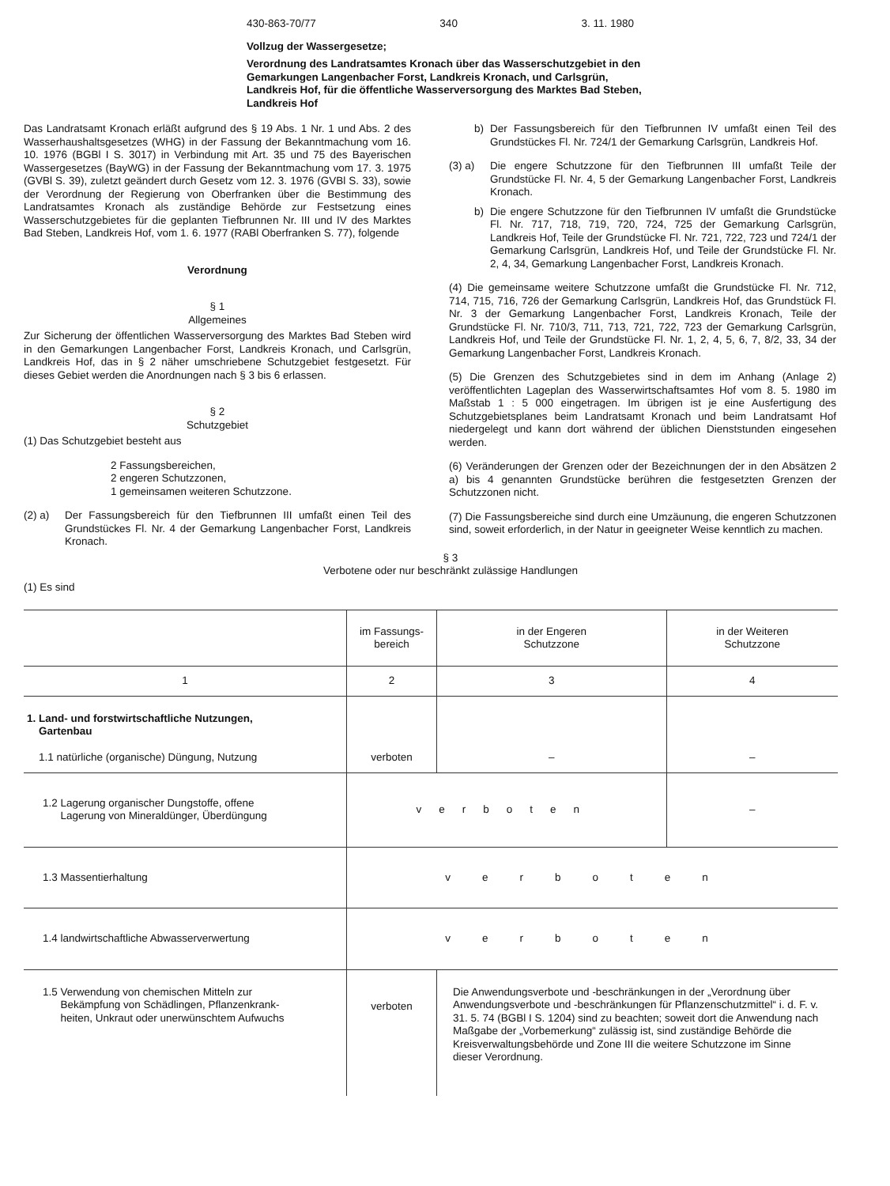430-863-70/77 340 3. 11. 1980
Vollzug der Wassergesetze;
Verordnung des Landratsamtes Kronach über das Wasserschutzgebiet in den Gemarkungen Langenbacher Forst, Landkreis Kronach, und Carlsgrün, Landkreis Hof, für die öffentliche Wasserversorgung des Marktes Bad Steben, Landkreis Hof
Das Landratsamt Kronach erläßt aufgrund des § 19 Abs. 1 Nr. 1 und Abs. 2 des Wasserhaushaltsgesetzes (WHG) in der Fassung der Bekanntmachung vom 16. 10. 1976 (BGBl I S. 3017) in Verbindung mit Art. 35 und 75 des Bayerischen Wassergesetzes (BayWG) in der Fassung der Bekanntmachung vom 17. 3. 1975 (GVBl S. 39), zuletzt geändert durch Gesetz vom 12. 3. 1976 (GVBl S. 33), sowie der Verordnung der Regierung von Oberfranken über die Bestimmung des Landratsamtes Kronach als zuständige Behörde zur Festsetzung eines Wasserschutzgebietes für die geplanten Tiefbrunnen Nr. III und IV des Marktes Bad Steben, Landkreis Hof, vom 1. 6. 1977 (RABl Oberfranken S. 77), folgende
Verordnung
§ 1
Allgemeines
Zur Sicherung der öffentlichen Wasserversorgung des Marktes Bad Steben wird in den Gemarkungen Langenbacher Forst, Landkreis Kronach, und Carlsgrün, Landkreis Hof, das in § 2 näher umschriebene Schutzgebiet festgesetzt. Für dieses Gebiet werden die Anordnungen nach § 3 bis 6 erlassen.
§ 2
Schutzgebiet
(1) Das Schutzgebiet besteht aus
2 Fassungsbereichen,
2 engeren Schutzzonen,
1 gemeinsamen weiteren Schutzzone.
(2) a) Der Fassungsbereich für den Tiefbrunnen III umfaßt einen Teil des Grundstückes Fl. Nr. 4 der Gemarkung Langenbacher Forst, Landkreis Kronach.
b) Der Fassungsbereich für den Tiefbrunnen IV umfaßt einen Teil des Grundstückes Fl. Nr. 724/1 der Gemarkung Carlsgrün, Landkreis Hof.
(3) a) Die engere Schutzzone für den Tiefbrunnen III umfaßt Teile der Grundstücke Fl. Nr. 4, 5 der Gemarkung Langenbacher Forst, Landkreis Kronach.
b) Die engere Schutzzone für den Tiefbrunnen IV umfaßt die Grundstücke Fl. Nr. 717, 718, 719, 720, 724, 725 der Gemarkung Carlsgrün, Landkreis Hof, Teile der Grundstücke Fl. Nr. 721, 722, 723 und 724/1 der Gemarkung Carlsgrün, Landkreis Hof, und Teile der Grundstücke Fl. Nr. 2, 4, 34, Gemarkung Langenbacher Forst, Landkreis Kronach.
(4) Die gemeinsame weitere Schutzzone umfaßt die Grundstücke Fl. Nr. 712, 714, 715, 716, 726 der Gemarkung Carlsgrün, Landkreis Hof, das Grundstück Fl. Nr. 3 der Gemarkung Langenbacher Forst, Landkreis Kronach, Teile der Grundstücke Fl. Nr. 710/3, 711, 713, 721, 722, 723 der Gemarkung Carlsgrün, Landkreis Hof, und Teile der Grundstücke Fl. Nr. 1, 2, 4, 5, 6, 7, 8/2, 33, 34 der Gemarkung Langenbacher Forst, Landkreis Kronach.
(5) Die Grenzen des Schutzgebietes sind in dem im Anhang (Anlage 2) veröffentlichten Lageplan des Wasserwirtschaftsamtes Hof vom 8. 5. 1980 im Maßstab 1 : 5 000 eingetragen. Im übrigen ist je eine Ausfertigung des Schutzgebietsplanes beim Landratsamt Kronach und beim Landratsamt Hof niedergelegt und kann dort während der üblichen Dienststunden eingesehen werden.
(6) Veränderungen der Grenzen oder der Bezeichnungen der in den Absätzen 2 a) bis 4 genannten Grundstücke berühren die festgesetzten Grenzen der Schutzzonen nicht.
(7) Die Fassungsbereiche sind durch eine Umzäunung, die engeren Schutzzonen sind, soweit erforderlich, in der Natur in geeigneter Weise kenntlich zu machen.
§ 3
Verbotene oder nur beschränkt zulässige Handlungen
(1) Es sind
| | im Fassungs- bereich | in der Engeren Schutzzone | in der Weiteren Schutzzone |
| --- | --- | --- | --- |
| 1 | 2 | 3 | 4 |
| 1. Land- und forstwirtschaftliche Nutzungen, Gartenbau 1.1 natürliche (organische) Düngung, Nutzung | verboten | – | – |
| 1.2 Lagerung organischer Dungstoffe, offene Lagerung von Mineraldünger, Überdüngung | verboten | | – |
| 1.3 Massentierhaltung | verboten | | |
| 1.4 landwirtschaftliche Abwasserverwertung | verboten | | |
| 1.5 Verwendung von chemischen Mitteln zur Bekämpfung von Schädlingen, Pflanzenkrank- heiten, Unkraut oder unerwünschtem Aufwuchs | verboten | Die Anwendungsverbote und -beschränkungen in der „Verordnung über Anwendungsverbote und -beschränkungen für Pflanzenschutzmittel“ i. d. F. v. 31. 5. 74 (BGBl I S. 1204) sind zu beachten; soweit dort die Anwendung nach Maßgabe der „Vorbemerkung“ zulässig ist, sind zuständige Behörde die Kreisverwaltungsbehörde und Zone III die weitere Schutzzone im Sinne dieser Verordnung. | |